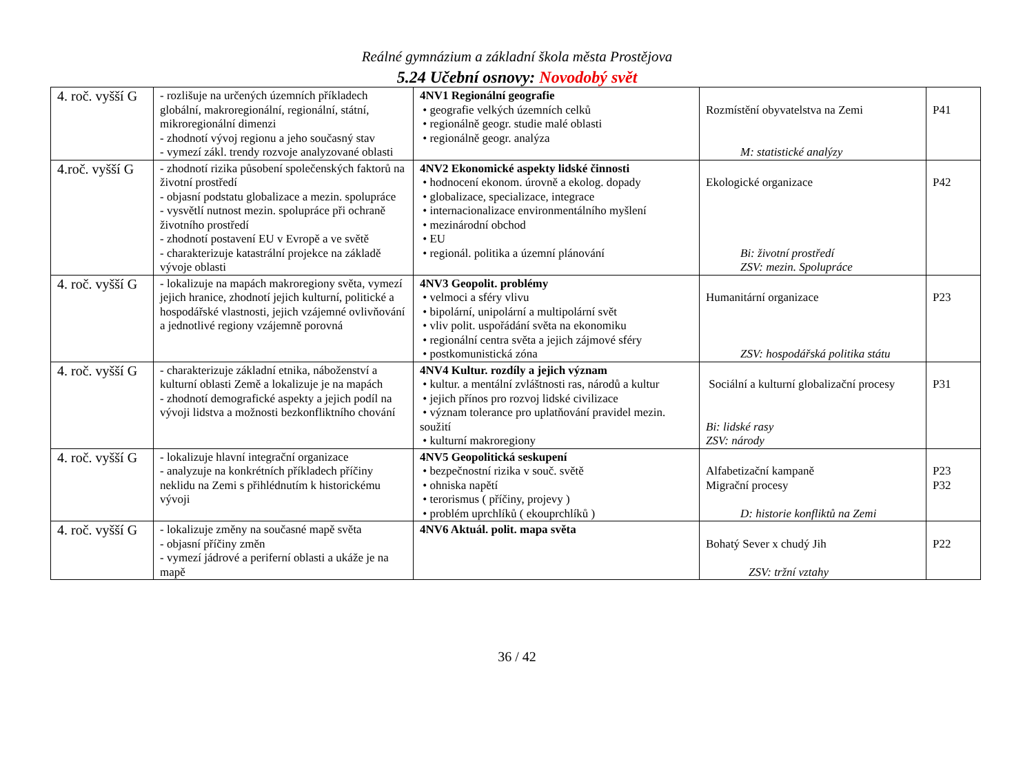Reálné gymnázium a základní škola města Prostějova
5.24 Učební osnovy: Novodobý svět
| 4. roč. vyšší G | - rozlišuje na určených územních příkladech globální, makroregionální, regionální, státní, mikroregionální dimenzi - zhodnotí vývoj regionu a jeho současný stav - vymezí zákl. trendy rozvoje analyzované oblasti | 4NV1 Regionální geografie • geografie velkých územních celků • regionálně geogr. studie malé oblasti • regionálně geogr. analýza | Rozmístění obyvatelstva na Zemi M: statistické analýzy | P41 |
| 4.roč. vyšší G | - zhodnotí rizika působení společenských faktorů na životní prostředí - objasní podstatu globalizace a mezin. spolupráce - vysvětlí nutnost mezin. spolupráce při ochraně životního prostředí - zhodnotí postavení EU v Evropě a ve světě - charakterizuje katastrální projekce na základě vývoje oblasti | 4NV2 Ekonomické aspekty lidské činnosti • hodnocení ekonom. úrovně a ekolog. dopady • globalizace, specializace, integrace • internacionalizace environmentálního myšlení • mezinárodní obchod • EU • regionál. politika a územní plánování | Ekologické organizace Bi: životní prostředí ZSV: mezin. Spolupráce | P42 |
| 4. roč. vyšší G | - lokalizuje na mapách makroregiony světa, vymezí jejich hranice, zhodnotí jejich kulturní, politické a hospodářské vlastnosti, jejich vzájemné ovlivňování a jednotlivé regiony vzájemně porovná | 4NV3 Geopolit. problémy • velmoci a sféry vlivu • bipolární, unipolární a multipolární svět • vliv polit. uspořádání světa na ekonomiku • regionální centra světa a jejich zájmové sféry • postkomunistická zóna | Humanitární organizace ZSV: hospodářská politika státu | P23 |
| 4. roč. vyšší G | - charakterizuje základní etnika, náboženství a kulturní oblasti Země a lokalizuje je na mapách - zhodnotí demografické aspekty a jejich podíl na vývoji lidstva a možnosti bezkonfliktního chování | 4NV4 Kultur. rozdíly a jejich význam • kultur. a mentální zvláštnosti ras, národů a kultur • jejich přínos pro rozvoj lidské civilizace • význam tolerance pro uplatňování pravidel mezin. soužití • kulturní makroregiony | Sociální a kulturní globalizační procesy Bi: lidské rasy ZSV: národy | P31 |
| 4. roč. vyšší G | - lokalizuje hlavní integrační organizace - analyzuje na konkrétních příkladech příčiny neklidu na Zemi s přihlédnutím k historickému vývoji | 4NV5 Geopolitická seskupení • bezpečnostní rizika v souč. světě • ohniska napětí • terorismus ( příčiny, projevy ) • problém uprchlíků ( ekouprchlíků ) | Alfabetizační kampaně Migrační procesy D: historie konfliktů na Zemi | P23 P32 |
| 4. roč. vyšší G | - lokalizuje změny na současné mapě světa - objasní příčiny změn - vymezí jádrové a periferní oblasti a ukáže je na mapě | 4NV6 Aktuál. polit. mapa světa | Bohatý Sever x chudý Jih ZSV: tržní vztahy | P22 |
36 / 42